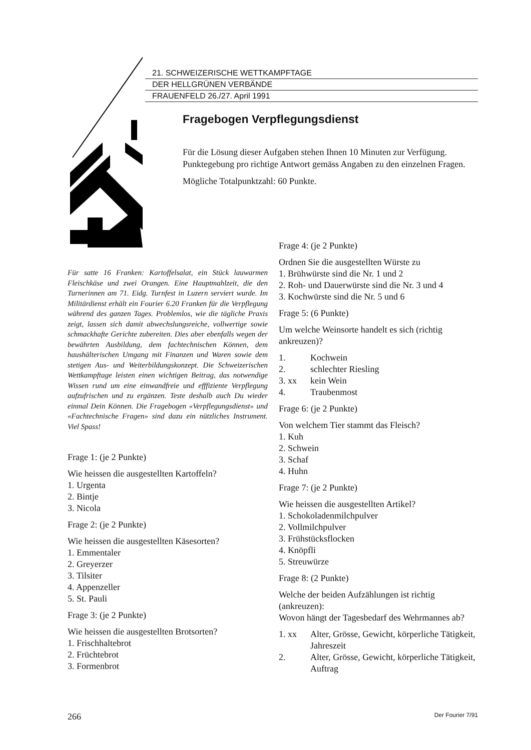21. SCHWEIZERISCHE WETTKAMPFTAGE
DER HELLGRÜNEN VERBÄNDE
FRAUENFELD 26./27. April 1991
Fragebogen Verpflegungsdienst
Für die Lösung dieser Aufgaben stehen Ihnen 10 Minuten zur Verfügung. Punktegebung pro richtige Antwort gemäss Angaben zu den einzelnen Fragen.
Mögliche Totalpunktzahl: 60 Punkte.
Für satte 16 Franken: Kartoffelsalat, ein Stück lauwarmen Fleischkäse und zwei Orangen. Eine Hauptmahlzeit, die den Turnerinnen am 71. Eidg. Turnfest in Luzern serviert wurde. Im Militärdienst erhält ein Fourier 6.20 Franken für die Verpflegung während des ganzen Tages. Problemlos, wie die tägliche Praxis zeigt, lassen sich damit abwechslungsreiche, vollwertige sowie schmackhafte Gerichte zubereiten. Dies aber ebenfalls wegen der bewährten Ausbildung, dem fachtechnischen Können, dem haushälterischen Umgang mit Finanzen und Waren sowie dem stetigen Aus- und Weiterbildungskonzept. Die Schweizerischen Wettkampftage leisten einen wichtigen Beitrag, das notwendige Wissen rund um eine einwandfreie und efffiziente Verpflegung aufzufrischen und zu ergänzen. Teste deshalb auch Du wieder einmal Dein Können. Die Fragebogen «Verpflegungsdienst» und «Fachtechnische Fragen» sind dazu ein nützliches Instrument. Viel Spass!
Frage 1: (je 2 Punkte)
Wie heissen die ausgestellten Kartoffeln?
1. Urgenta
2. Bintje
3. Nicola
Frage 2: (je 2 Punkte)
Wie heissen die ausgestellten Käsesorten?
1. Emmentaler
2. Greyerzer
3. Tilsiter
4. Appenzeller
5. St. Pauli
Frage 3: (je 2 Punkte)
Wie heissen die ausgestellten Brotsorten?
1. Frischhaltebrot
2. Früchtebrot
3. Formenbrot
Frage 4: (je 2 Punkte)
Ordnen Sie die ausgestellten Würste zu
1. Brühwürste sind die Nr. 1 und 2
2. Roh- und Dauerwürste sind die Nr. 3 und 4
3. Kochwürste sind die Nr. 5 und 6
Frage 5: (6 Punkte)
Um welche Weinsorte handelt es sich (richtig ankreuzen)?
1. Kochwein
2. schlechter Riesling
3. xx kein Wein
4. Traubenmost
Frage 6: (je 2 Punkte)
Von welchem Tier stammt das Fleisch?
1. Kuh
2. Schwein
3. Schaf
4. Huhn
Frage 7: (je 2 Punkte)
Wie heissen die ausgestellten Artikel?
1. Schokoladenmilchpulver
2. Vollmilchpulver
3. Frühstücksflocken
4. Knöpfli
5. Streuwürze
Frage 8: (2 Punkte)
Welche der beiden Aufzählungen ist richtig (ankreuzen):
Wovon hängt der Tagesbedarf des Wehrmannes ab?
1. xx Alter, Grösse, Gewicht, körperliche Tätigkeit, Jahreszeit
2. Alter, Grösse, Gewicht, körperliche Tätigkeit, Auftrag
266 Der Fourier 7/91